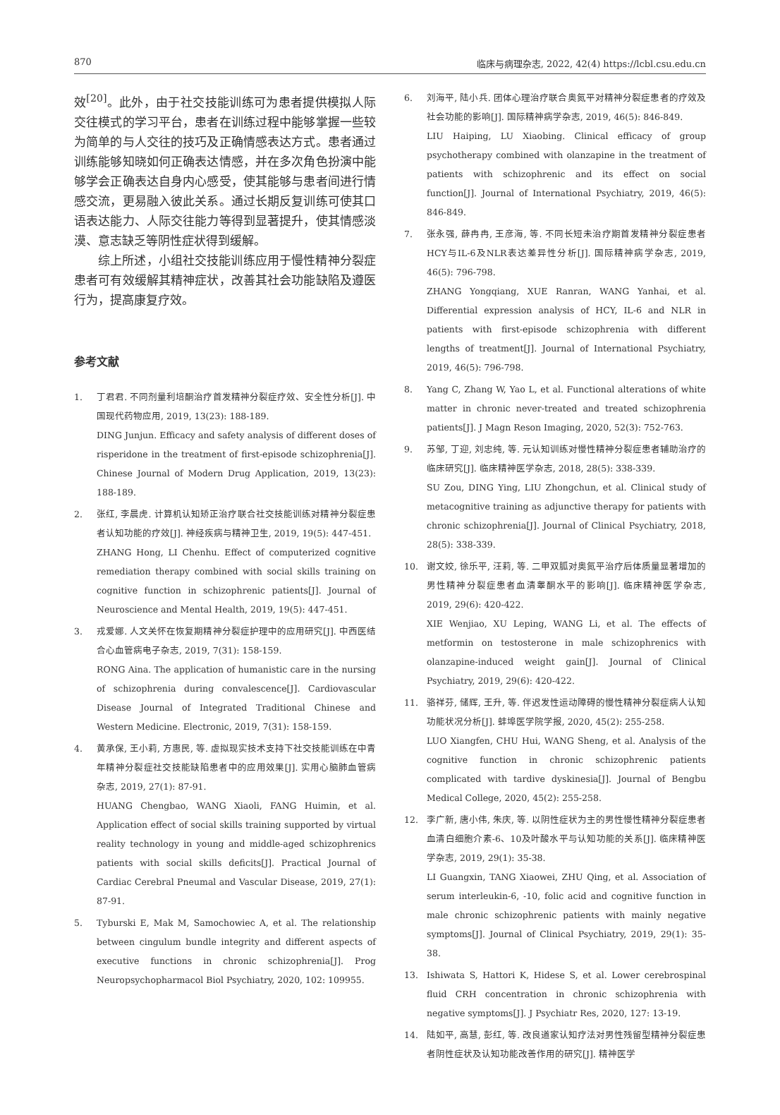870 临床与病理杂志, 2022, 42(4) https://lcbl.csu.edu.cn
效<sup>[20]</sup>。此外，由于社交技能训练可为患者提供模拟人际交往模式的学习平台，患者在训练过程中能够掌握一些较为简单的与人交往的技巧及正确情感表达方式。患者通过训练能够知晓如何正确表达情感，并在多次角色扮演中能够学会正确表达自身内心感受，使其能够与患者间进行情感交流，更易融入彼此关系。通过长期反复训练可使其口语表达能力、人际交往能力等得到显著提升，使其情感淡漠、意志缺乏等阴性症状得到缓解。
综上所述，小组社交技能训练应用于慢性精神分裂症患者可有效缓解其精神症状，改善其社会功能缺陷及遵医行为，提高康复疗效。
参考文献
1. 丁君君. 不同剂量利培酮治疗首发精神分裂症疗效、安全性分析[J]. 中国现代药物应用, 2019, 13(23): 188-189.
DING Junjun. Efficacy and safety analysis of different doses of risperidone in the treatment of first-episode schizophrenia[J]. Chinese Journal of Modern Drug Application, 2019, 13(23): 188-189.
2. 张红, 李晨虎. 计算机认知矫正治疗联合社交技能训练对精神分裂症患者认知功能的疗效[J]. 神经疾病与精神卫生, 2019, 19(5): 447-451.
ZHANG Hong, LI Chenhu. Effect of computerized cognitive remediation therapy combined with social skills training on cognitive function in schizophrenic patients[J]. Journal of Neuroscience and Mental Health, 2019, 19(5): 447-451.
3. 戎爱娜. 人文关怀在恢复期精神分裂症护理中的应用研究[J]. 中西医结合心血管病电子杂志, 2019, 7(31): 158-159.
RONG Aina. The application of humanistic care in the nursing of schizophrenia during convalescence[J]. Cardiovascular Disease Journal of Integrated Traditional Chinese and Western Medicine. Electronic, 2019, 7(31): 158-159.
4. 黄承保, 王小莉, 方惠民, 等. 虚拟现实技术支持下社交技能训练在中青年精神分裂症社交技能缺陷患者中的应用效果[J]. 实用心脑肺血管病杂志, 2019, 27(1): 87-91.
HUANG Chengbao, WANG Xiaoli, FANG Huimin, et al. Application effect of social skills training supported by virtual reality technology in young and middle-aged schizophrenics patients with social skills deficits[J]. Practical Journal of Cardiac Cerebral Pneumal and Vascular Disease, 2019, 27(1): 87-91.
5. Tyburski E, Mak M, Samochowiec A, et al. The relationship between cingulum bundle integrity and different aspects of executive functions in chronic schizophrenia[J]. Prog Neuropsychopharmacol Biol Psychiatry, 2020, 102: 109955.
6. 刘海平, 陆小兵. 团体心理治疗联合奥氮平对精神分裂症患者的疗效及社会功能的影响[J]. 国际精神病学杂志, 2019, 46(5): 846-849.
LIU Haiping, LU Xiaobing. Clinical efficacy of group psychotherapy combined with olanzapine in the treatment of patients with schizophrenic and its effect on social function[J]. Journal of International Psychiatry, 2019, 46(5): 846-849.
7. 张永强, 薛冉冉, 王彦海, 等. 不同长短未治疗期首发精神分裂症患者HCY与IL-6及NLR表达差异性分析[J]. 国际精神病学杂志, 2019, 46(5): 796-798.
ZHANG Yongqiang, XUE Ranran, WANG Yanhai, et al. Differential expression analysis of HCY, IL-6 and NLR in patients with first-episode schizophrenia with different lengths of treatment[J]. Journal of International Psychiatry, 2019, 46(5): 796-798.
8. Yang C, Zhang W, Yao L, et al. Functional alterations of white matter in chronic never-treated and treated schizophrenia patients[J]. J Magn Reson Imaging, 2020, 52(3): 752-763.
9. 苏邹, 丁迎, 刘忠纯, 等. 元认知训练对慢性精神分裂症患者辅助治疗的临床研究[J]. 临床精神医学杂志, 2018, 28(5): 338-339.
SU Zou, DING Ying, LIU Zhongchun, et al. Clinical study of metacognitive training as adjunctive therapy for patients with chronic schizophrenia[J]. Journal of Clinical Psychiatry, 2018, 28(5): 338-339.
10. 谢文姣, 徐乐平, 汪莉, 等. 二甲双胍对奥氮平治疗后体质量显著增加的男性精神分裂症患者血清睾酮水平的影响[J]. 临床精神医学杂志, 2019, 29(6): 420-422.
XIE Wenjiao, XU Leping, WANG Li, et al. The effects of metformin on testosterone in male schizophrenics with olanzapine-induced weight gain[J]. Journal of Clinical Psychiatry, 2019, 29(6): 420-422.
11. 骆祥芬, 储辉, 王升, 等. 伴迟发性运动障碍的慢性精神分裂症病人认知功能状况分析[J]. 蚌埠医学院学报, 2020, 45(2): 255-258.
LUO Xiangfen, CHU Hui, WANG Sheng, et al. Analysis of the cognitive function in chronic schizophrenic patients complicated with tardive dyskinesia[J]. Journal of Bengbu Medical College, 2020, 45(2): 255-258.
12. 李广新, 唐小伟, 朱庆, 等. 以阴性症状为主的男性慢性精神分裂症患者血清白细胞介素-6、10及叶酸水平与认知功能的关系[J]. 临床精神医学杂志, 2019, 29(1): 35-38.
LI Guangxin, TANG Xiaowei, ZHU Qing, et al. Association of serum interleukin-6, -10, folic acid and cognitive function in male chronic schizophrenic patients with mainly negative symptoms[J]. Journal of Clinical Psychiatry, 2019, 29(1): 35-38.
13. Ishiwata S, Hattori K, Hidese S, et al. Lower cerebrospinal fluid CRH concentration in chronic schizophrenia with negative symptoms[J]. J Psychiatr Res, 2020, 127: 13-19.
14. 陆如平, 高慧, 彭红, 等. 改良道家认知疗法对男性残留型精神分裂症患者阴性症状及认知功能改善作用的研究[J]. 精神医学